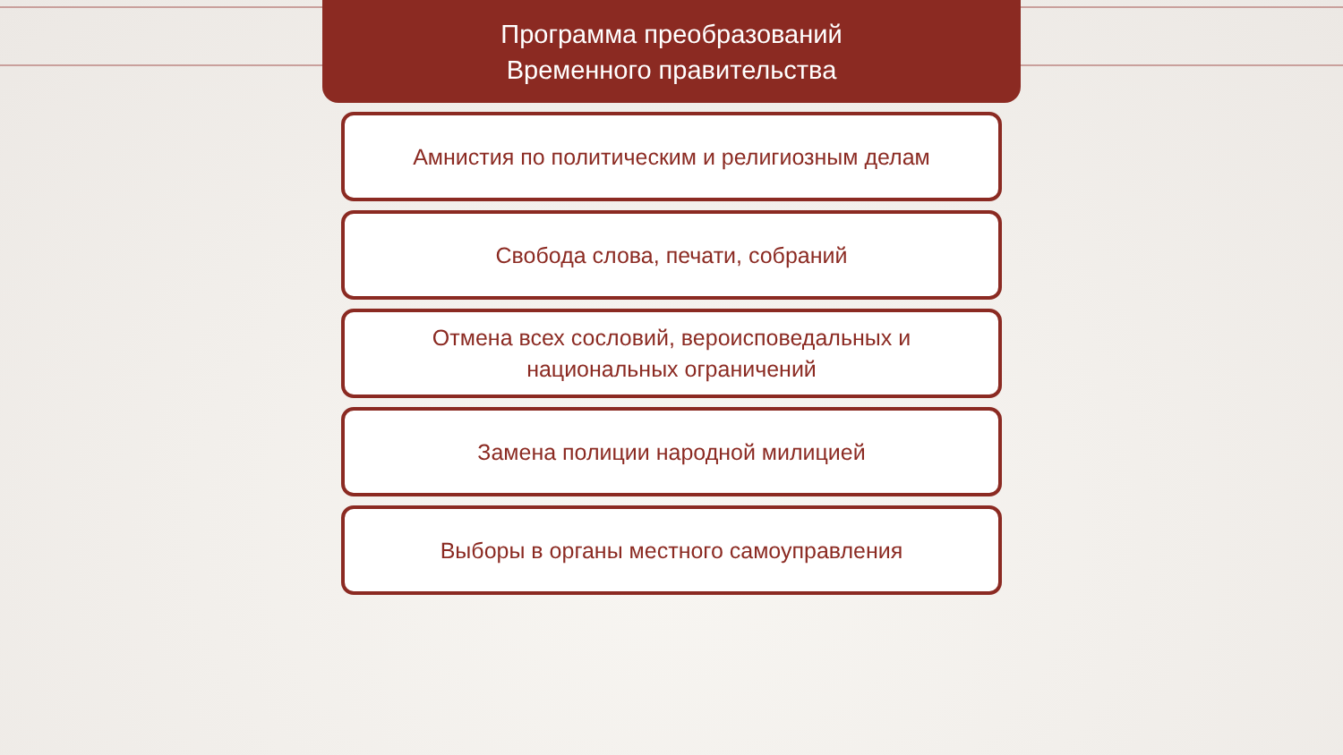Программа преобразований
Временного правительства
Амнистия по политическим и религиозным делам
Свобода слова, печати, собраний
Отмена всех сословий, вероисповедальных и
национальных ограничений
Замена полиции народной милицией
Выборы в органы местного самоуправления